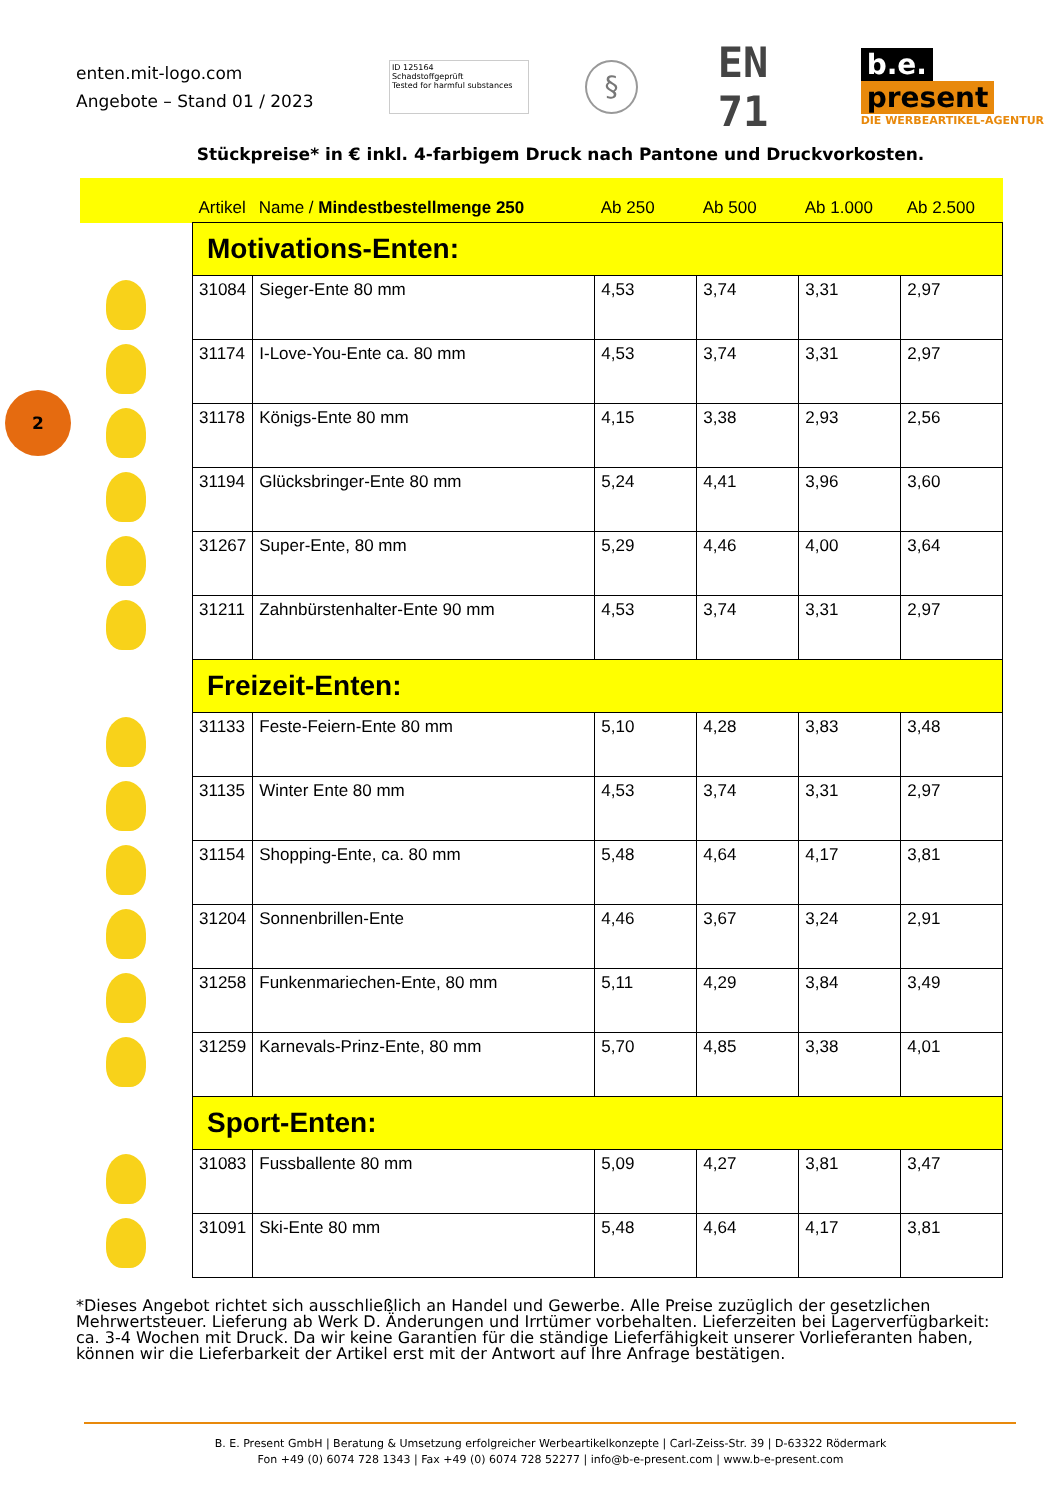enten.mit-logo.com
Angebote – Stand 01 / 2023
ID 125164
Schadstoffgeprüft
Tested for harmful substances
§
EN 71
b.e. present
DIE WERBEARTIKEL-AGENTUR
Stückpreise* in € inkl. 4-farbigem Druck nach Pantone und Druckvorkosten.
2
| | Artikel | Name / Mindestbestellmenge 250 | Ab 250 | Ab 500 | Ab 1.000 | Ab 2.500 |
| --- | --- | --- | --- | --- | --- | --- |
| | Motivations-Enten: | | | | | |
| | 31084 | Sieger-Ente 80 mm | 4,53 | 3,74 | 3,31 | 2,97 |
| | 31174 | I-Love-You-Ente ca. 80 mm | 4,53 | 3,74 | 3,31 | 2,97 |
| | 31178 | Königs-Ente 80 mm | 4,15 | 3,38 | 2,93 | 2,56 |
| | 31194 | Glücksbringer-Ente 80 mm | 5,24 | 4,41 | 3,96 | 3,60 |
| | 31267 | Super-Ente, 80 mm | 5,29 | 4,46 | 4,00 | 3,64 |
| | 31211 | Zahnbürstenhalter-Ente 90 mm | 4,53 | 3,74 | 3,31 | 2,97 |
| | Freizeit-Enten: | | | | | |
| | 31133 | Feste-Feiern-Ente 80 mm | 5,10 | 4,28 | 3,83 | 3,48 |
| | 31135 | Winter Ente 80 mm | 4,53 | 3,74 | 3,31 | 2,97 |
| | 31154 | Shopping-Ente, ca. 80 mm | 5,48 | 4,64 | 4,17 | 3,81 |
| | 31204 | Sonnenbrillen-Ente | 4,46 | 3,67 | 3,24 | 2,91 |
| | 31258 | Funkenmariechen-Ente, 80 mm | 5,11 | 4,29 | 3,84 | 3,49 |
| | 31259 | Karnevals-Prinz-Ente, 80 mm | 5,70 | 4,85 | 3,38 | 4,01 |
| | Sport-Enten: | | | | | |
| | 31083 | Fussballente 80 mm | 5,09 | 4,27 | 3,81 | 3,47 |
| | 31091 | Ski-Ente 80 mm | 5,48 | 4,64 | 4,17 | 3,81 |
*Dieses Angebot richtet sich ausschließlich an Handel und Gewerbe. Alle Preise zuzüglich der gesetzlichen Mehrwertsteuer. Lieferung ab Werk D. Änderungen und Irrtümer vorbehalten. Lieferzeiten bei Lagerverfügbarkeit: ca. 3-4 Wochen mit Druck. Da wir keine Garantien für die ständige Lieferfähigkeit unserer Vorlieferanten haben, können wir die Lieferbarkeit der Artikel erst mit der Antwort auf Ihre Anfrage bestätigen.
B. E. Present GmbH | Beratung & Umsetzung erfolgreicher Werbeartikelkonzepte | Carl-Zeiss-Str. 39 | D-63322 Rödermark
Fon +49 (0) 6074 728 1343 | Fax +49 (0) 6074 728 52277 | info@b-e-present.com | www.b-e-present.com